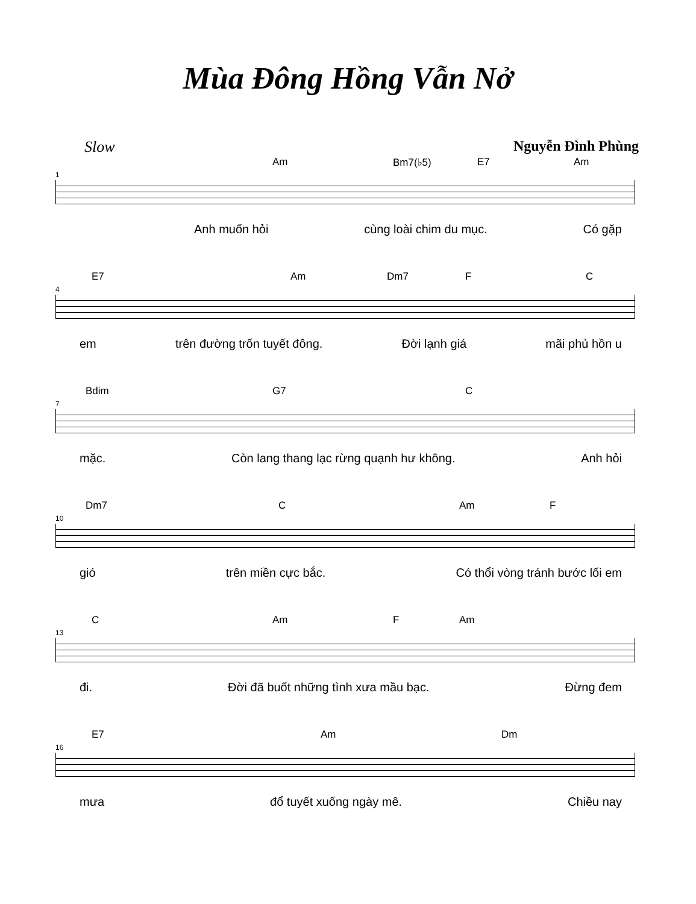Mùa Đông Hồng Vẫn Nở
Slow Nguyễn Đình Phùng
1
Am Bm7(♭5) E7 Am
Anh muốn hỏi cùng loài chim du mục. Có gặp
4
E7 Am Dm7 F C
em trên đường trốn tuyết đông. Đời lạnh giá mãi phủ hồn u
7
Bdim G7 C
mặc. Còn lang thang lạc rừng quạnh hư không. Anh hỏi
10
Dm7 C Am F
gió trên miền cực bắc. Có thổi vòng tránh bước lối em
13
C Am F Am
đi. Đời đã buốt những tình xưa mầu bạc. Đừng đem
16
E7 Am Dm
mưa đổ tuyết xuống ngày mê. Chiều nay